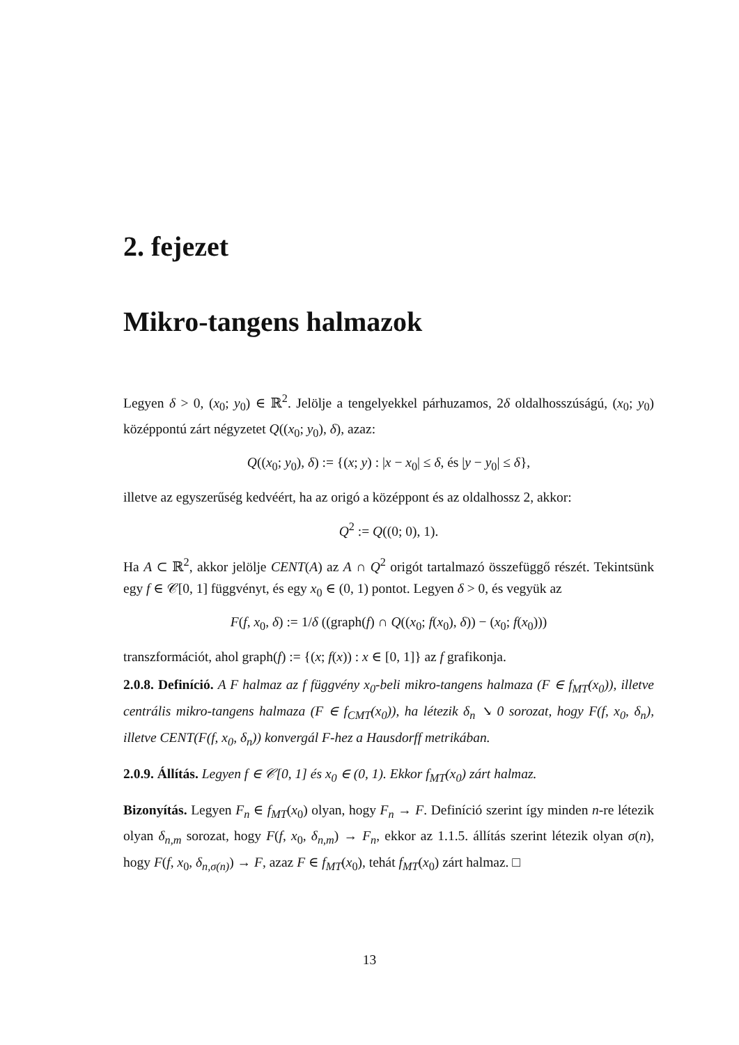2. fejezet
Mikro-tangens halmazok
Legyen δ > 0, (x<sub>0</sub>; y<sub>0</sub>) ∈ ℝ<sup>2</sup>. Jelölje a tengelyekkel párhuzamos, 2δ oldalhosszúságú, (x<sub>0</sub>; y<sub>0</sub>) középpontú zárt négyzetet Q((x<sub>0</sub>; y<sub>0</sub>), δ), azaz:
Q((x<sub>0</sub>; y<sub>0</sub>), δ) := {(x; y) : |x − x<sub>0</sub>| ≤ δ, és |y − y<sub>0</sub>| ≤ δ},
illetve az egyszerűség kedvéért, ha az origó a középpont és az oldalhossz 2, akkor:
Q<sup>2</sup> := Q((0; 0), 1).
Ha A ⊂ ℝ<sup>2</sup>, akkor jelölje CENT(A) az A ∩ Q<sup>2</sup> origót tartalmazó összefüggő részét. Tekintsünk egy f ∈ 𝒞[0, 1] függvényt, és egy x<sub>0</sub> ∈ (0, 1) pontot. Legyen δ > 0, és vegyük az
F(f, x<sub>0</sub>, δ) := 1/δ ((graph(f) ∩ Q((x<sub>0</sub>; f(x<sub>0</sub>), δ)) − (x<sub>0</sub>; f(x<sub>0</sub>)))
transzformációt, ahol graph(f) := {(x; f(x)) : x ∈ [0, 1]} az f grafikonja.
2.0.8. Definíció. A F halmaz az f függvény x<sub>0</sub>-beli mikro-tangens halmaza (F ∈ f<sub>MT</sub>(x<sub>0</sub>)), illetve centrális mikro-tangens halmaza (F ∈ f<sub>CMT</sub>(x<sub>0</sub>)), ha létezik δ<sub>n</sub> ↘ 0 sorozat, hogy F(f, x<sub>0</sub>, δ<sub>n</sub>), illetve CENT(F(f, x<sub>0</sub>, δ<sub>n</sub>)) konvergál F-hez a Hausdorff metrikában.
2.0.9. Állítás. Legyen f ∈ 𝒞[0, 1] és x<sub>0</sub> ∈ (0, 1). Ekkor f<sub>MT</sub>(x<sub>0</sub>) zárt halmaz.
Bizonyítás. Legyen F<sub>n</sub> ∈ f<sub>MT</sub>(x<sub>0</sub>) olyan, hogy F<sub>n</sub> → F. Definíció szerint így minden n-re létezik olyan δ<sub>n,m</sub> sorozat, hogy F(f, x<sub>0</sub>, δ<sub>n,m</sub>) → F<sub>n</sub>, ekkor az 1.1.5. állítás szerint létezik olyan σ(n), hogy F(f, x<sub>0</sub>, δ<sub>n,σ(n)</sub>) → F, azaz F ∈ f<sub>MT</sub>(x<sub>0</sub>), tehát f<sub>MT</sub>(x<sub>0</sub>) zárt halmaz. □
13